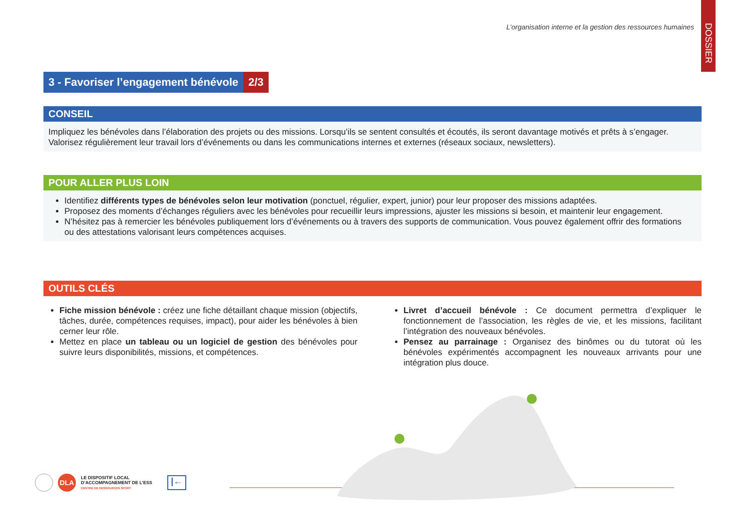DOSSIER
L’organisation interne et la gestion des ressources humaines
3 - Favoriser l’engagement bénévole 2/3
CONSEIL
Impliquez les bénévoles dans l’élaboration des projets ou des missions. Lorsqu’ils se sentent consultés et écoutés, ils seront davantage motivés et prêts à s’engager. Valorisez régulièrement leur travail lors d’événements ou dans les communications internes et externes (réseaux sociaux, newsletters).
POUR ALLER PLUS LOIN
Identifiez différents types de bénévoles selon leur motivation (ponctuel, régulier, expert, junior) pour leur proposer des missions adaptées.
Proposez des moments d’échanges réguliers avec les bénévoles pour recueillir leurs impressions, ajuster les missions si besoin, et maintenir leur engagement.
N’hésitez pas à remercier les bénévoles publiquement lors d’événements ou à travers des supports de communication. Vous pouvez également offrir des formations ou des attestations valorisant leurs compétences acquises.
OUTILS CLÉS
Fiche mission bénévole : créez une fiche détaillant chaque mission (objectifs, tâches, durée, compétences requises, impact), pour aider les bénévoles à bien cerner leur rôle.
Mettez en place un tableau ou un logiciel de gestion des bénévoles pour suivre leurs disponibilités, missions, et compétences.
Livret d’accueil bénévole : Ce document permettra d’expliquer le fonctionnement de l’association, les règles de vie, et les missions, facilitant l’intégration des nouveaux bénévoles.
Pensez au parrainage : Organisez des binômes ou du tutorat où les bénévoles expérimentés accompagnent les nouveaux arrivants pour une intégration plus douce.
DLA
LE DISPOSITIF LOCAL
D’ACCOMPAGNEMENT DE L’ESS
CENTRE DE RESSOURCES SPORT
|←